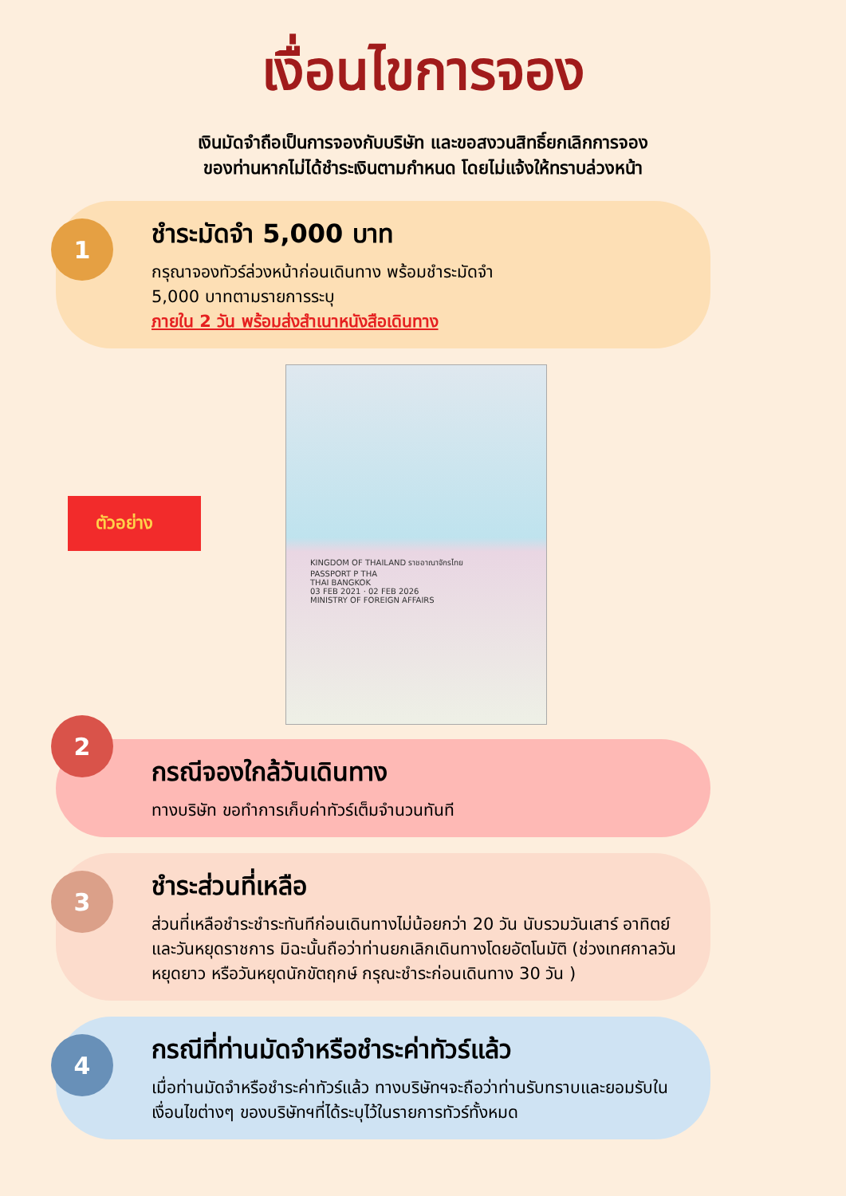เงื่อนไขการจอง
เงินมัดจำถือเป็นการจองกับบริษัท และขอสงวนสิทธิ์ยกเลิกการจอง
ของท่านหากไม่ได้ชำระเงินตามกำหนด โดยไม่แจ้งให้ทราบล่วงหน้า
1
ชำระมัดจำ 5,000 บาท
กรุณาจองทัวร์ล่วงหน้าก่อนเดินทาง พร้อมชำระมัดจำ
5,000 บาทตามรายการระบุ
ภายใน 2 วัน พร้อมส่งสำเนาหนังสือเดินทาง
ตัวอย่าง
KINGDOM OF THAILAND ราชอาณาจักรไทย
PASSPORT P THA
THAI BANGKOK
03 FEB 2021 · 02 FEB 2026
MINISTRY OF FOREIGN AFFAIRS
2
กรณีจองใกล้วันเดินทาง
ทางบริษัท ขอทำการเก็บค่าทัวร์เต็มจำนวนทันที
3
ชำระส่วนที่เหลือ
ส่วนที่เหลือชำระชำระทันทีก่อนเดินทางไม่น้อยกว่า 20 วัน นับรวมวันเสาร์ อาทิตย์ และวันหยุดราชการ มิฉะนั้นถือว่าท่านยกเลิกเดินทางโดยอัตโนมัติ (ช่วงเทศกาลวันหยุดยาว หรือวันหยุดนักขัตฤกษ์ กรุณะชำระก่อนเดินทาง 30 วัน )
4
กรณีที่ท่านมัดจำหรือชำระค่าทัวร์แล้ว
เมื่อท่านมัดจำหรือชำระค่าทัวร์แล้ว ทางบริษัทฯจะถือว่าท่านรับทราบและยอมรับในเงื่อนไขต่างๆ ของบริษัทฯที่ได้ระบุไว้ในรายการทัวร์ทั้งหมด